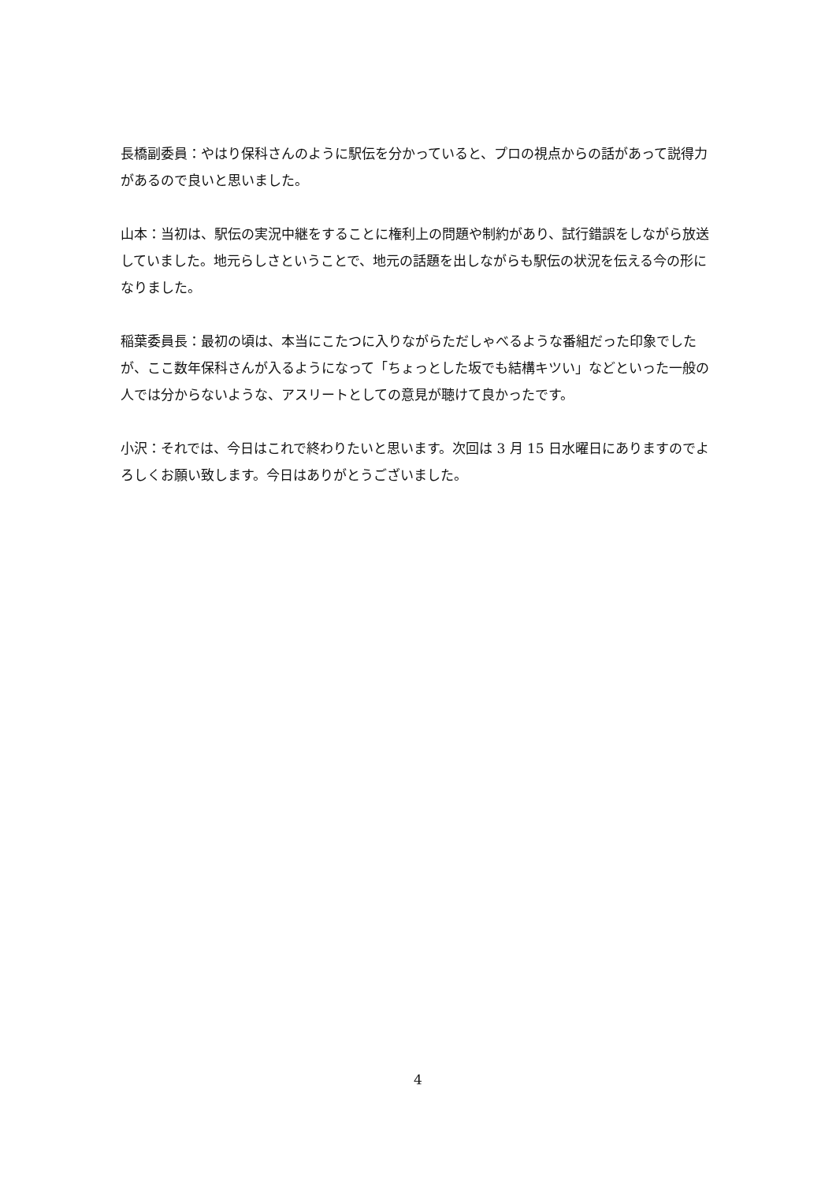長橋副委員：やはり保科さんのように駅伝を分かっていると、プロの視点からの話があって説得力があるので良いと思いました。
山本：当初は、駅伝の実況中継をすることに権利上の問題や制約があり、試行錯誤をしながら放送していました。地元らしさということで、地元の話題を出しながらも駅伝の状況を伝える今の形になりました。
稲葉委員長：最初の頃は、本当にこたつに入りながらただしゃべるような番組だった印象でしたが、ここ数年保科さんが入るようになって「ちょっとした坂でも結構キツい」などといった一般の人では分からないような、アスリートとしての意見が聴けて良かったです。
小沢：それでは、今日はこれで終わりたいと思います。次回は 3 月 15 日水曜日にありますのでよろしくお願い致します。今日はありがとうございました。
4